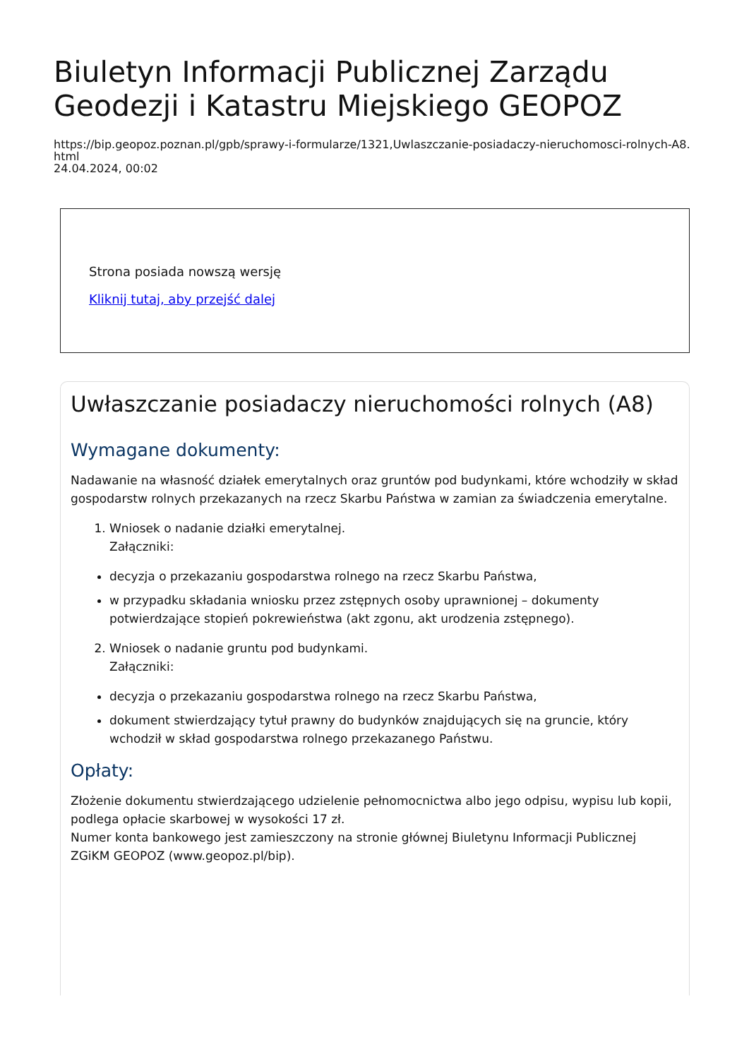Biuletyn Informacji Publicznej Zarządu Geodezji i Katastru Miejskiego GEOPOZ
https://bip.geopoz.poznan.pl/gpb/sprawy-i-formularze/1321,Uwlaszczanie-posiadaczy-nieruchomosci-rolnych-A8.html
24.04.2024, 00:02
Strona posiada nowszą wersję
Kliknij tutaj, aby przejść dalej
Uwłaszczanie posiadaczy nieruchomości rolnych (A8)
Wymagane dokumenty:
Nadawanie na własność działek emerytalnych oraz gruntów pod budynkami, które wchodziły w skład gospodarstw rolnych przekazanych na rzecz Skarbu Państwa w zamian za świadczenia emerytalne.
1. Wniosek o nadanie działki emerytalnej.
Załączniki:
decyzja o przekazaniu gospodarstwa rolnego na rzecz Skarbu Państwa,
w przypadku składania wniosku przez zstępnych osoby uprawnionej – dokumenty potwierdzające stopień pokrewieństwa (akt zgonu, akt urodzenia zstępnego).
2. Wniosek o nadanie gruntu pod budynkami.
Załączniki:
decyzja o przekazaniu gospodarstwa rolnego na rzecz Skarbu Państwa,
dokument stwierdzający tytuł prawny do budynków znajdujących się na gruncie, który wchodził w skład gospodarstwa rolnego przekazanego Państwu.
Opłaty:
Złożenie dokumentu stwierdzającego udzielenie pełnomocnictwa albo jego odpisu, wypisu lub kopii, podlega opłacie skarbowej w wysokości 17 zł.
Numer konta bankowego jest zamieszczony na stronie głównej Biuletynu Informacji Publicznej ZGiKM GEOPOZ (www.geopoz.pl/bip).